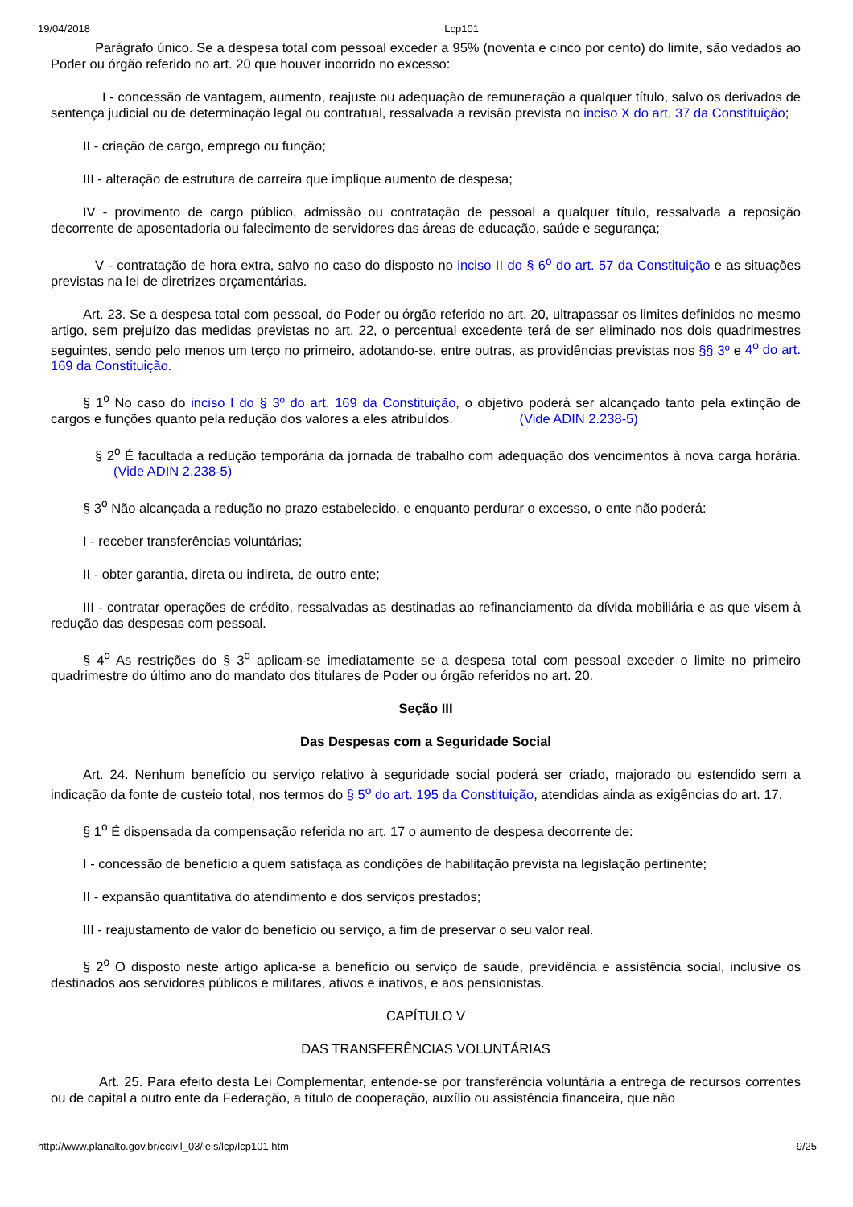19/04/2018 Lcp101
Parágrafo único. Se a despesa total com pessoal exceder a 95% (noventa e cinco por cento) do limite, são vedados ao Poder ou órgão referido no art. 20 que houver incorrido no excesso:
I - concessão de vantagem, aumento, reajuste ou adequação de remuneração a qualquer título, salvo os derivados de sentença judicial ou de determinação legal ou contratual, ressalvada a revisão prevista no inciso X do art. 37 da Constituição;
II - criação de cargo, emprego ou função;
III - alteração de estrutura de carreira que implique aumento de despesa;
IV - provimento de cargo público, admissão ou contratação de pessoal a qualquer título, ressalvada a reposição decorrente de aposentadoria ou falecimento de servidores das áreas de educação, saúde e segurança;
V - contratação de hora extra, salvo no caso do disposto no inciso II do § 6<sup>o</sup> do art. 57 da Constituição e as situações previstas na lei de diretrizes orçamentárias.
Art. 23. Se a despesa total com pessoal, do Poder ou órgão referido no art. 20, ultrapassar os limites definidos no mesmo artigo, sem prejuízo das medidas previstas no art. 22, o percentual excedente terá de ser eliminado nos dois quadrimestres seguintes, sendo pelo menos um terço no primeiro, adotando-se, entre outras, as providências previstas nos §§ 3º e 4<sup>o</sup> do art. 169 da Constituição.
§ 1<sup>o</sup> No caso do inciso I do § 3º do art. 169 da Constituição, o objetivo poderá ser alcançado tanto pela extinção de cargos e funções quanto pela redução dos valores a eles atribuídos. (Vide ADIN 2.238-5)
§ 2<sup>o</sup> É facultada a redução temporária da jornada de trabalho com adequação dos vencimentos à nova carga horária. (Vide ADIN 2.238-5)
§ 3<sup>o</sup> Não alcançada a redução no prazo estabelecido, e enquanto perdurar o excesso, o ente não poderá:
I - receber transferências voluntárias;
II - obter garantia, direta ou indireta, de outro ente;
III - contratar operações de crédito, ressalvadas as destinadas ao refinanciamento da dívida mobiliária e as que visem à redução das despesas com pessoal.
§ 4<sup>o</sup> As restrições do § 3<sup>o</sup> aplicam-se imediatamente se a despesa total com pessoal exceder o limite no primeiro quadrimestre do último ano do mandato dos titulares de Poder ou órgão referidos no art. 20.
Seção III
Das Despesas com a Seguridade Social
Art. 24. Nenhum benefício ou serviço relativo à seguridade social poderá ser criado, majorado ou estendido sem a indicação da fonte de custeio total, nos termos do § 5<sup>o</sup> do art. 195 da Constituição, atendidas ainda as exigências do art. 17.
§ 1<sup>o</sup> É dispensada da compensação referida no art. 17 o aumento de despesa decorrente de:
I - concessão de benefício a quem satisfaça as condições de habilitação prevista na legislação pertinente;
II - expansão quantitativa do atendimento e dos serviços prestados;
III - reajustamento de valor do benefício ou serviço, a fim de preservar o seu valor real.
§ 2<sup>o</sup> O disposto neste artigo aplica-se a benefício ou serviço de saúde, previdência e assistência social, inclusive os destinados aos servidores públicos e militares, ativos e inativos, e aos pensionistas.
CAPÍTULO V
DAS TRANSFERÊNCIAS VOLUNTÁRIAS
Art. 25. Para efeito desta Lei Complementar, entende-se por transferência voluntária a entrega de recursos correntes ou de capital a outro ente da Federação, a título de cooperação, auxílio ou assistência financeira, que não
http://www.planalto.gov.br/ccivil_03/leis/lcp/lcp101.htm 9/25